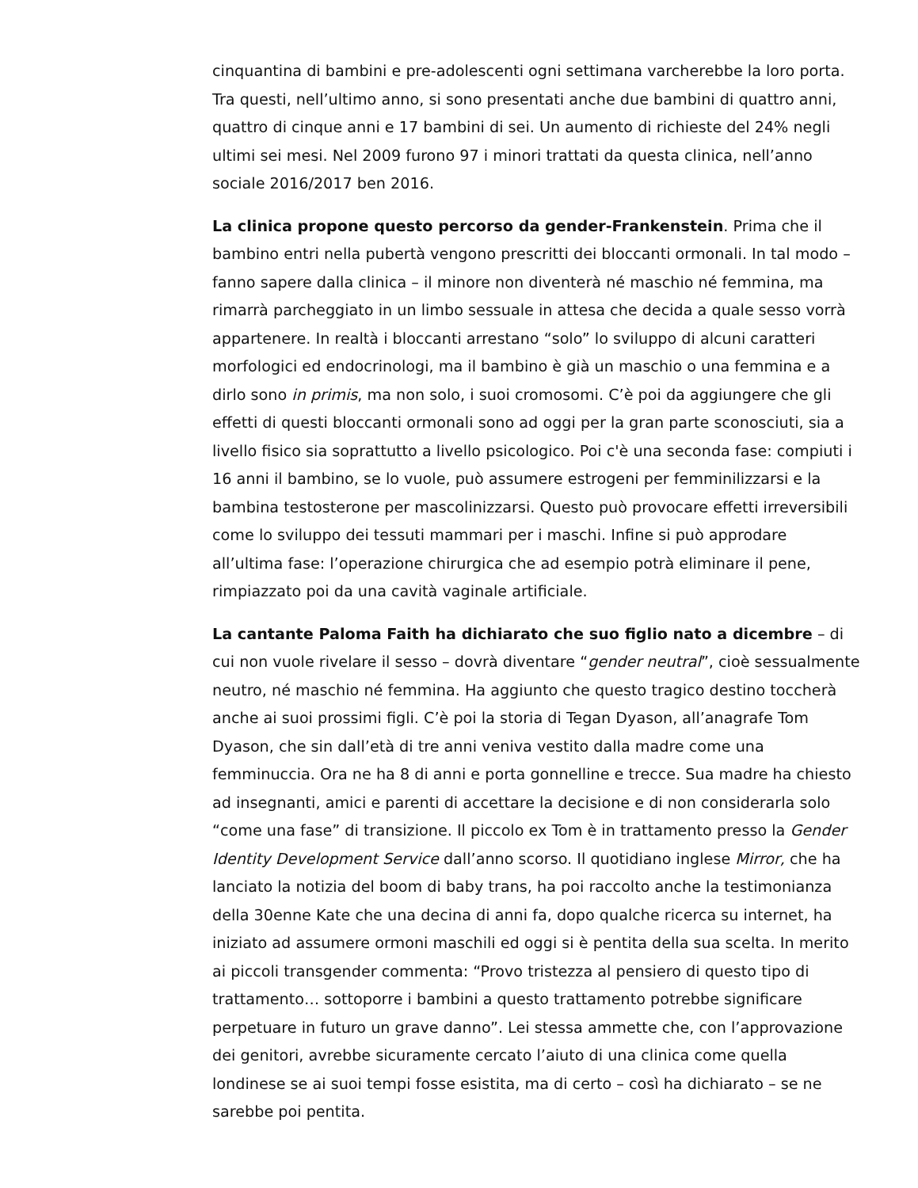cinquantina di bambini e pre-adolescenti ogni settimana varcherebbe la loro porta. Tra questi, nell’ultimo anno, si sono presentati anche due bambini di quattro anni, quattro di cinque anni e 17 bambini di sei. Un aumento di richieste del 24% negli ultimi sei mesi. Nel 2009 furono 97 i minori trattati da questa clinica, nell’anno sociale 2016/2017 ben 2016.
La clinica propone questo percorso da gender-Frankenstein. Prima che il bambino entri nella pubertà vengono prescritti dei bloccanti ormonali. In tal modo – fanno sapere dalla clinica – il minore non diventerà né maschio né femmina, ma rimarrà parcheggiato in un limbo sessuale in attesa che decida a quale sesso vorrà appartenere. In realtà i bloccanti arrestano “solo” lo sviluppo di alcuni caratteri morfologici ed endocrinologi, ma il bambino è già un maschio o una femmina e a dirlo sono in primis, ma non solo, i suoi cromosomi. C’è poi da aggiungere che gli effetti di questi bloccanti ormonali sono ad oggi per la gran parte sconosciuti, sia a livello fisico sia soprattutto a livello psicologico. Poi c'è una seconda fase: compiuti i 16 anni il bambino, se lo vuole, può assumere estrogeni per femminilizzarsi e la bambina testosterone per mascolinizzarsi. Questo può provocare effetti irreversibili come lo sviluppo dei tessuti mammari per i maschi. Infine si può approdare all’ultima fase: l’operazione chirurgica che ad esempio potrà eliminare il pene, rimpiazzato poi da una cavità vaginale artificiale.
La cantante Paloma Faith ha dichiarato che suo figlio nato a dicembre – di cui non vuole rivelare il sesso – dovrà diventare “gender neutral”, cioè sessualmente neutro, né maschio né femmina. Ha aggiunto che questo tragico destino toccherà anche ai suoi prossimi figli. C’è poi la storia di Tegan Dyason, all’anagrafe Tom Dyason, che sin dall’età di tre anni veniva vestito dalla madre come una femminuccia. Ora ne ha 8 di anni e porta gonnelline e trecce. Sua madre ha chiesto ad insegnanti, amici e parenti di accettare la decisione e di non considerarla solo “come una fase” di transizione. Il piccolo ex Tom è in trattamento presso la Gender Identity Development Service dall’anno scorso. Il quotidiano inglese Mirror, che ha lanciato la notizia del boom di baby trans, ha poi raccolto anche la testimonianza della 30enne Kate che una decina di anni fa, dopo qualche ricerca su internet, ha iniziato ad assumere ormoni maschili ed oggi si è pentita della sua scelta. In merito ai piccoli transgender commenta: “Provo tristezza al pensiero di questo tipo di trattamento… sottoporre i bambini a questo trattamento potrebbe significare perpetuare in futuro un grave danno”. Lei stessa ammette che, con l’approvazione dei genitori, avrebbe sicuramente cercato l’aiuto di una clinica come quella londinese se ai suoi tempi fosse esistita, ma di certo – così ha dichiarato – se ne sarebbe poi pentita.